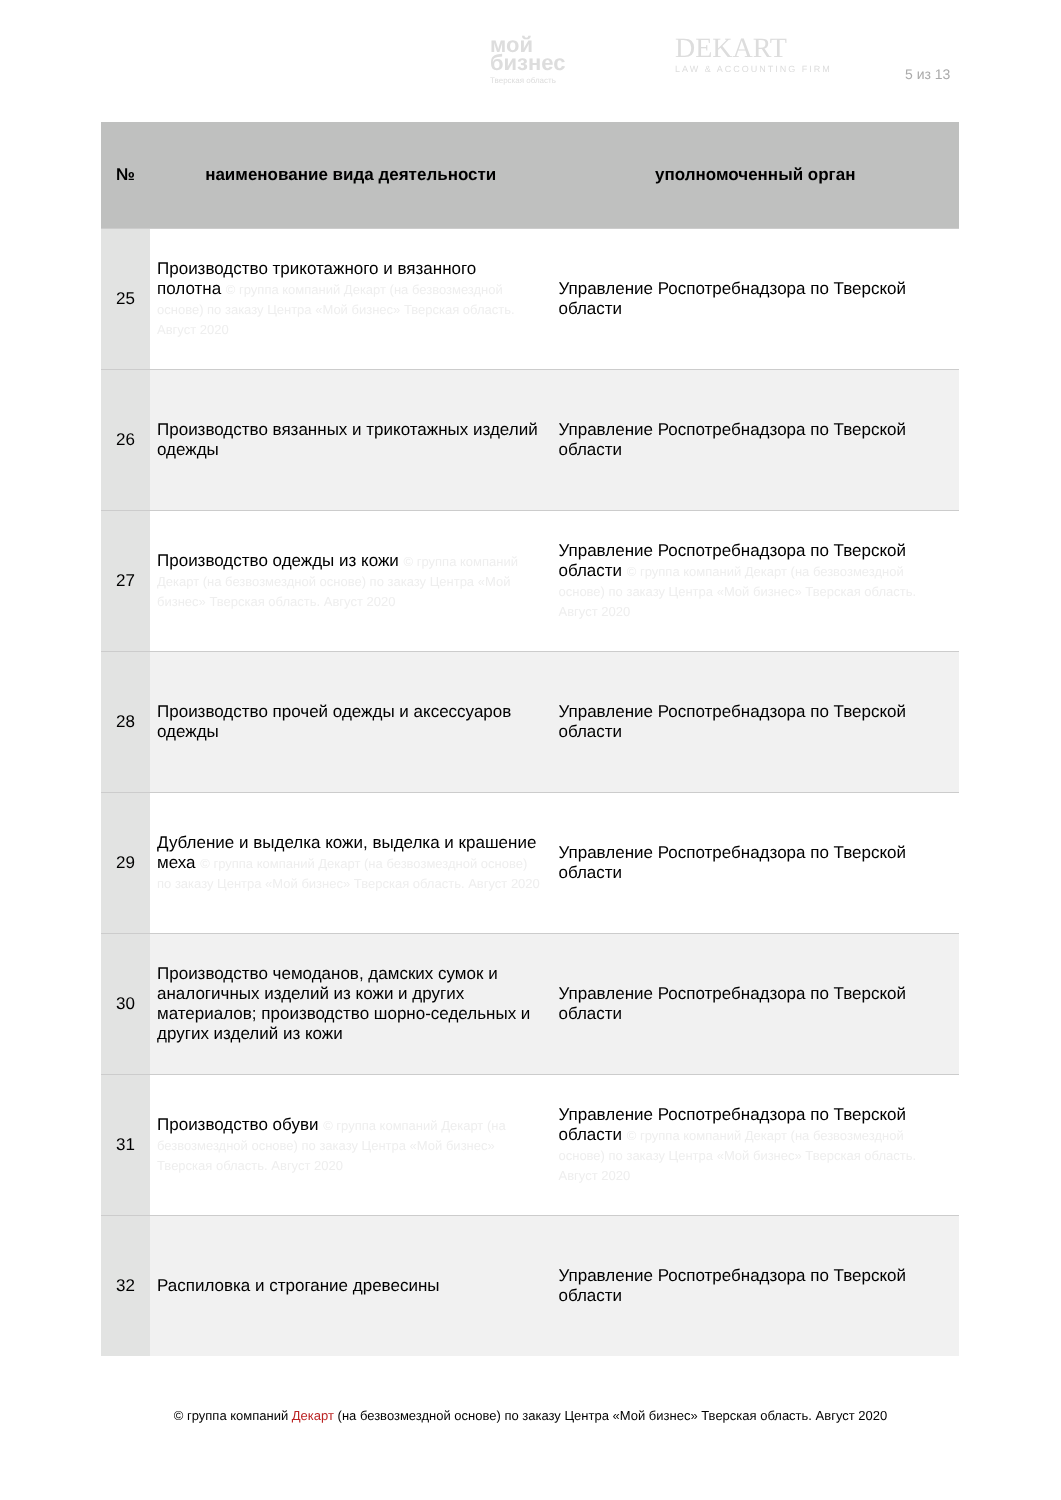мой
бизнес
Тверская область
DEKART
LAW & ACCOUNTING FIRM
5 из 13
| № | наименование вида деятельности | уполномоченный орган |
| --- | --- | --- |
| 25 | Производство трикотажного и вязанного полотна © группа компаний Декарт (на безвозмездной основе) по заказу Центра «Мой бизнес» Тверская область. Август 2020 | Управление Роспотребнадзора по Тверской области |
| 26 | Производство вязанных и трикотажных изделий одежды | Управление Роспотребнадзора по Тверской области |
| 27 | Производство одежды из кожи © группа компаний Декарт (на безвозмездной основе) по заказу Центра «Мой бизнес» Тверская область. Август 2020 | Управление Роспотребнадзора по Тверской области © группа компаний Декарт (на безвозмездной основе) по заказу Центра «Мой бизнес» Тверская область. Август 2020 |
| 28 | Производство прочей одежды и аксессуаров одежды | Управление Роспотребнадзора по Тверской области |
| 29 | Дубление и выделка кожи, выделка и крашение меха © группа компаний Декарт (на безвозмездной основе) по заказу Центра «Мой бизнес» Тверская область. Август 2020 | Управление Роспотребнадзора по Тверской области |
| 30 | Производство чемоданов, дамских сумок и аналогичных изделий из кожи и других материалов; производство шорно-седельных и других изделий из кожи | Управление Роспотребнадзора по Тверской области |
| 31 | Производство обуви © группа компаний Декарт (на безвозмездной основе) по заказу Центра «Мой бизнес» Тверская область. Август 2020 | Управление Роспотребнадзора по Тверской области © группа компаний Декарт (на безвозмездной основе) по заказу Центра «Мой бизнес» Тверская область. Август 2020 |
| 32 | Распиловка и строгание древесины | Управление Роспотребнадзора по Тверской области |
© группа компаний Декарт (на безвозмездной основе) по заказу Центра «Мой бизнес» Тверская область. Август 2020